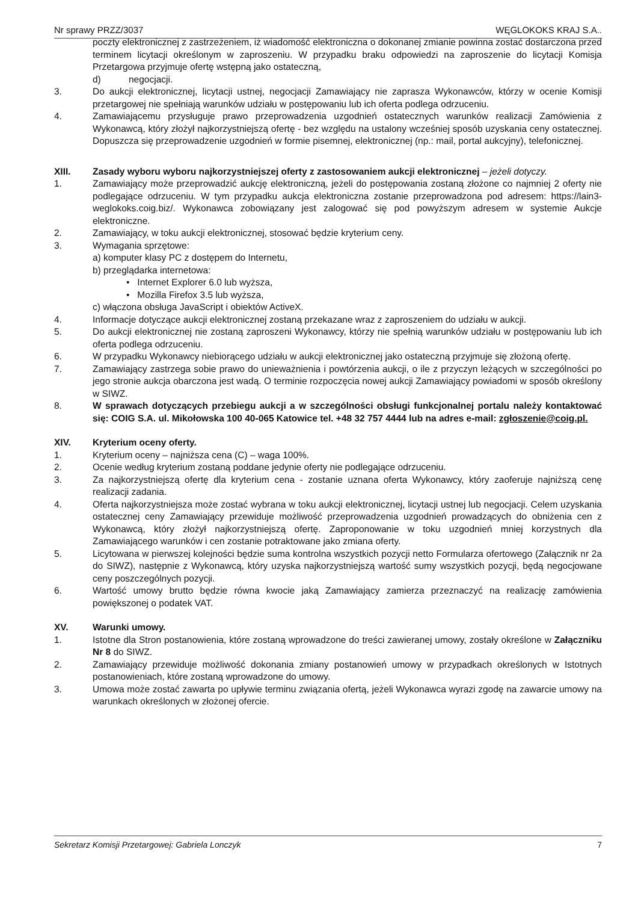Nr sprawy PRZZ/3037 WĘGLOKOKS KRAJ S.A..
poczty elektronicznej z zastrzeżeniem, iż wiadomość elektroniczna o dokonanej zmianie powinna zostać dostarczona przed terminem licytacji określonym w zaproszeniu. W przypadku braku odpowiedzi na zaproszenie do licytacji Komisja Przetargowa przyjmuje ofertę wstępną jako ostateczną,
d) negocjacji.
3. Do aukcji elektronicznej, licytacji ustnej, negocjacji Zamawiający nie zaprasza Wykonawców, którzy w ocenie Komisji przetargowej nie spełniają warunków udziału w postępowaniu lub ich oferta podlega odrzuceniu.
4. Zamawiającemu przysługuje prawo przeprowadzenia uzgodnień ostatecznych warunków realizacji Zamówienia z Wykonawcą, który złożył najkorzystniejszą ofertę - bez względu na ustalony wcześniej sposób uzyskania ceny ostatecznej. Dopuszcza się przeprowadzenie uzgodnień w formie pisemnej, elektronicznej (np.: mail, portal aukcyjny), telefonicznej.
XIII. Zasady wyboru wyboru najkorzystniejszej oferty z zastosowaniem aukcji elektronicznej – jeżeli dotyczy.
1. Zamawiający może przeprowadzić aukcję elektroniczną, jeżeli do postępowania zostaną złożone co najmniej 2 oferty nie podlegające odrzuceniu. W tym przypadku aukcja elektroniczna zostanie przeprowadzona pod adresem: https://lain3-weglokoks.coig.biz/. Wykonawca zobowiązany jest zalogować się pod powyższym adresem w systemie Aukcje elektroniczne.
2. Zamawiający, w toku aukcji elektronicznej, stosować będzie kryterium ceny.
3. Wymagania sprzętowe:
a) komputer klasy PC z dostępem do Internetu,
b) przeglądarka internetowa:
• Internet Explorer 6.0 lub wyższa,
• Mozilla Firefox 3.5 lub wyższa,
c) włączona obsługa JavaScript i obiektów ActiveX.
4. Informacje dotyczące aukcji elektronicznej zostaną przekazane wraz z zaproszeniem do udziału w aukcji.
5. Do aukcji elektronicznej nie zostaną zaproszeni Wykonawcy, którzy nie spełnią warunków udziału w postępowaniu lub ich oferta podlega odrzuceniu.
6. W przypadku Wykonawcy niebiorącego udziału w aukcji elektronicznej jako ostateczną przyjmuje się złożoną ofertę.
7. Zamawiający zastrzega sobie prawo do unieważnienia i powtórzenia aukcji, o ile z przyczyn leżących w szczególności po jego stronie aukcja obarczona jest wadą. O terminie rozpoczęcia nowej aukcji Zamawiający powiadomi w sposób określony w SIWZ.
8. W sprawach dotyczących przebiegu aukcji a w szczególności obsługi funkcjonalnej portalu należy kontaktować się: COIG S.A. ul. Mikołowska 100 40-065 Katowice tel. +48 32 757 4444 lub na adres e-mail: zgłoszenie@coig.pl.
XIV. Kryterium oceny oferty.
1. Kryterium oceny – najniższa cena (C) – waga 100%.
2. Ocenie według kryterium zostaną poddane jedynie oferty nie podlegające odrzuceniu.
3. Za najkorzystniejszą ofertę dla kryterium cena - zostanie uznana oferta Wykonawcy, który zaoferuje najniższą cenę realizacji zadania.
4. Oferta najkorzystniejsza może zostać wybrana w toku aukcji elektronicznej, licytacji ustnej lub negocjacji. Celem uzyskania ostatecznej ceny Zamawiający przewiduje możliwość przeprowadzenia uzgodnień prowadzących do obniżenia cen z Wykonawcą, który złożył najkorzystniejszą ofertę. Zaproponowanie w toku uzgodnień mniej korzystnych dla Zamawiającego warunków i cen zostanie potraktowane jako zmiana oferty.
5. Licytowana w pierwszej kolejności będzie suma kontrolna wszystkich pozycji netto Formularza ofertowego (Załącznik nr 2a do SIWZ), następnie z Wykonawcą, który uzyska najkorzystniejszą wartość sumy wszystkich pozycji, będą negocjowane ceny poszczególnych pozycji.
6. Wartość umowy brutto będzie równa kwocie jaką Zamawiający zamierza przeznaczyć na realizację zamówienia powiększonej o podatek VAT.
XV. Warunki umowy.
1. Istotne dla Stron postanowienia, które zostaną wprowadzone do treści zawieranej umowy, zostały określone w Załączniku Nr 8 do SIWZ.
2. Zamawiający przewiduje możliwość dokonania zmiany postanowień umowy w przypadkach określonych w Istotnych postanowieniach, które zostaną wprowadzone do umowy.
3. Umowa może zostać zawarta po upływie terminu związania ofertą, jeżeli Wykonawca wyrazi zgodę na zawarcie umowy na warunkach określonych w złożonej ofercie.
Sekretarz Komisji Przetargowej: Gabriela Lonczyk 7